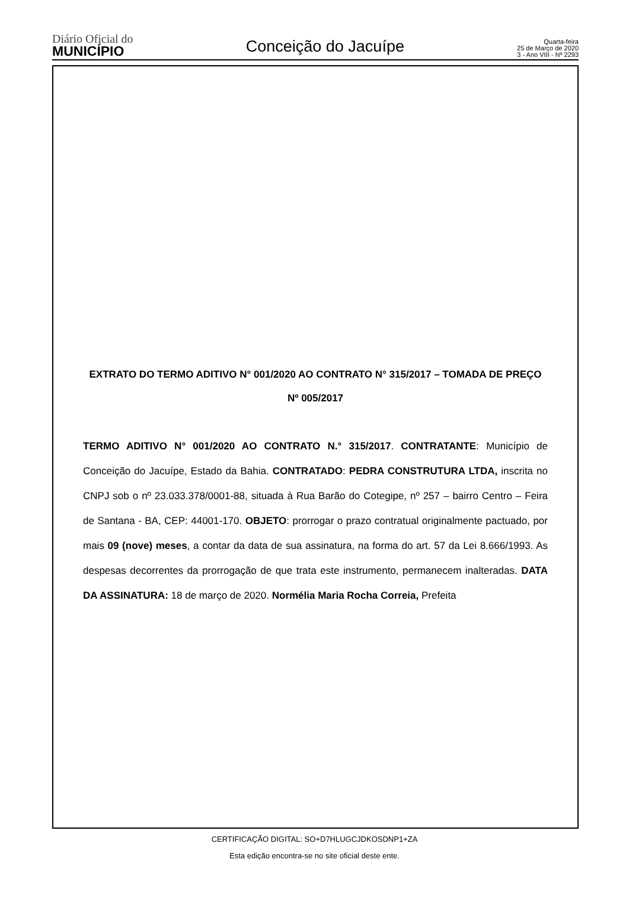Diário Oficial do
MUNICÍPIO
Conceição do Jacuípe
Quarta-feira
25 de Março de 2020
3 - Ano VIII - Nº 2293
EXTRATO DO TERMO ADITIVO N° 001/2020 AO CONTRATO N° 315/2017 – TOMADA DE PREÇO Nº 005/2017
TERMO ADITIVO N° 001/2020 AO CONTRATO N.° 315/2017. CONTRATANTE: Município de Conceição do Jacuípe, Estado da Bahia. CONTRATADO: PEDRA CONSTRUTURA LTDA, inscrita no CNPJ sob o nº 23.033.378/0001-88, situada à Rua Barão do Cotegipe, nº 257 – bairro Centro – Feira de Santana - BA, CEP: 44001-170. OBJETO: prorrogar o prazo contratual originalmente pactuado, por mais 09 (nove) meses, a contar da data de sua assinatura, na forma do art. 57 da Lei 8.666/1993. As despesas decorrentes da prorrogação de que trata este instrumento, permanecem inalteradas. DATA DA ASSINATURA: 18 de março de 2020. Normélia Maria Rocha Correia, Prefeita
CERTIFICAÇÃO DIGITAL: SO+D7HLUGCJDKOSDNP1+ZA
Esta edição encontra-se no site oficial deste ente.